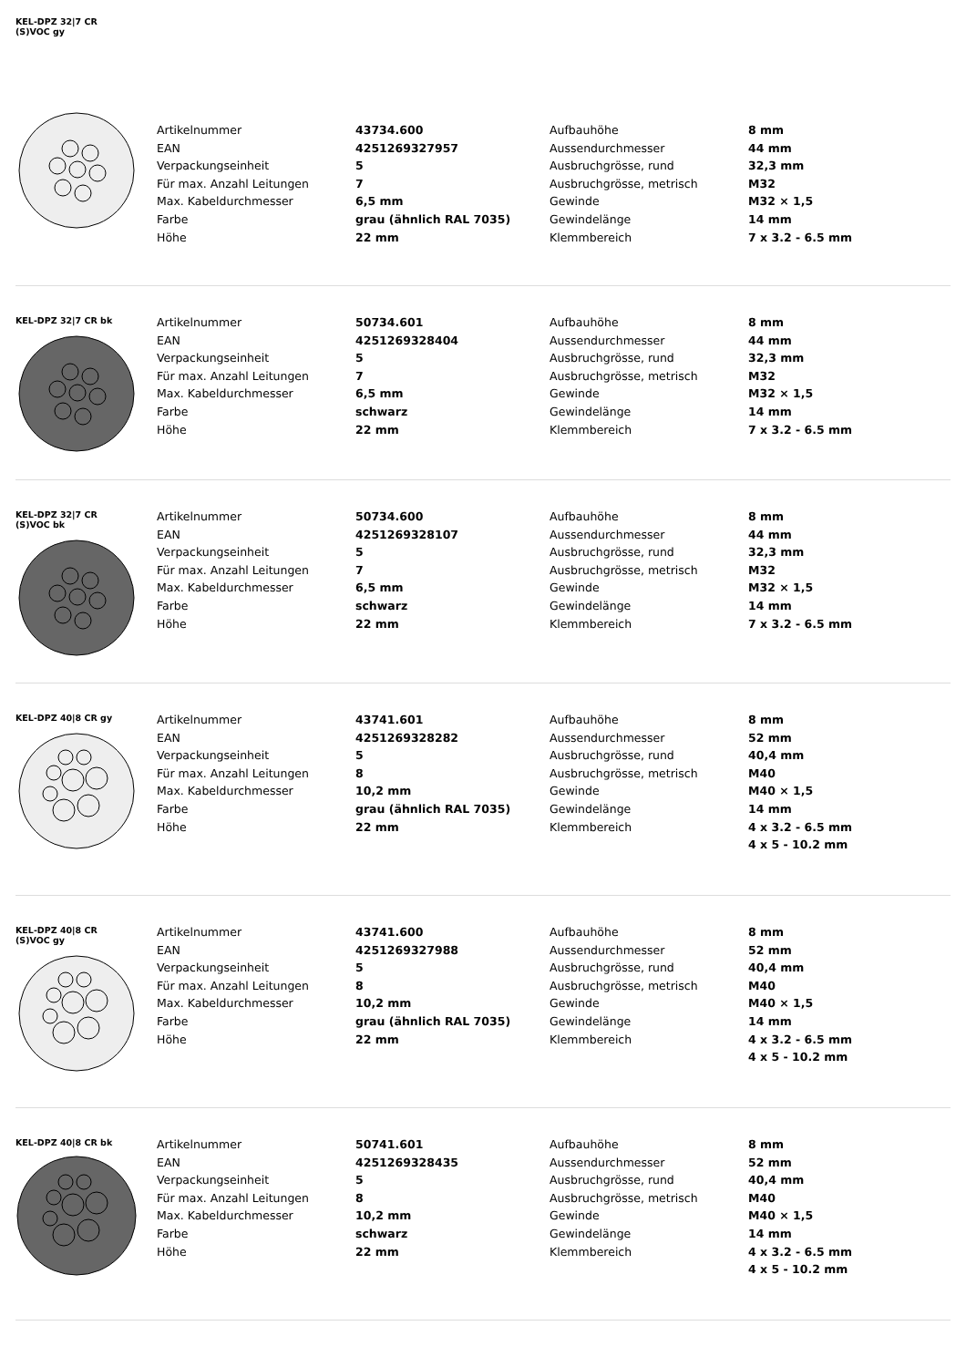KEL-DPZ 32|7 CR
(S)VOC gy
| Artikelnummer | 43734.600 | Aufbauhöhe | 8 mm |
| EAN | 4251269327957 | Aussendurchmesser | 44 mm |
| Verpackungseinheit | 5 | Ausbruchgrösse, rund | 32,3 mm |
| Für max. Anzahl Leitungen | 7 | Ausbruchgrösse, metrisch | M32 |
| Max. Kabeldurchmesser | 6,5 mm | Gewinde | M32 × 1,5 |
| Farbe | grau (ähnlich RAL 7035) | Gewindelänge | 14 mm |
| Höhe | 22 mm | Klemmbereich | 7 x 3.2 - 6.5 mm |
KEL-DPZ 32|7 CR bk
| Artikelnummer | 50734.601 | Aufbauhöhe | 8 mm |
| EAN | 4251269328404 | Aussendurchmesser | 44 mm |
| Verpackungseinheit | 5 | Ausbruchgrösse, rund | 32,3 mm |
| Für max. Anzahl Leitungen | 7 | Ausbruchgrösse, metrisch | M32 |
| Max. Kabeldurchmesser | 6,5 mm | Gewinde | M32 × 1,5 |
| Farbe | schwarz | Gewindelänge | 14 mm |
| Höhe | 22 mm | Klemmbereich | 7 x 3.2 - 6.5 mm |
KEL-DPZ 32|7 CR
(S)VOC bk
| Artikelnummer | 50734.600 | Aufbauhöhe | 8 mm |
| EAN | 4251269328107 | Aussendurchmesser | 44 mm |
| Verpackungseinheit | 5 | Ausbruchgrösse, rund | 32,3 mm |
| Für max. Anzahl Leitungen | 7 | Ausbruchgrösse, metrisch | M32 |
| Max. Kabeldurchmesser | 6,5 mm | Gewinde | M32 × 1,5 |
| Farbe | schwarz | Gewindelänge | 14 mm |
| Höhe | 22 mm | Klemmbereich | 7 x 3.2 - 6.5 mm |
KEL-DPZ 40|8 CR gy
| Artikelnummer | 43741.601 | Aufbauhöhe | 8 mm |
| EAN | 4251269328282 | Aussendurchmesser | 52 mm |
| Verpackungseinheit | 5 | Ausbruchgrösse, rund | 40,4 mm |
| Für max. Anzahl Leitungen | 8 | Ausbruchgrösse, metrisch | M40 |
| Max. Kabeldurchmesser | 10,2 mm | Gewinde | M40 × 1,5 |
| Farbe | grau (ähnlich RAL 7035) | Gewindelänge | 14 mm |
| Höhe | 22 mm | Klemmbereich | 4 x 3.2 - 6.5 mm |
| | | | 4 x 5 - 10.2 mm |
KEL-DPZ 40|8 CR
(S)VOC gy
| Artikelnummer | 43741.600 | Aufbauhöhe | 8 mm |
| EAN | 4251269327988 | Aussendurchmesser | 52 mm |
| Verpackungseinheit | 5 | Ausbruchgrösse, rund | 40,4 mm |
| Für max. Anzahl Leitungen | 8 | Ausbruchgrösse, metrisch | M40 |
| Max. Kabeldurchmesser | 10,2 mm | Gewinde | M40 × 1,5 |
| Farbe | grau (ähnlich RAL 7035) | Gewindelänge | 14 mm |
| Höhe | 22 mm | Klemmbereich | 4 x 3.2 - 6.5 mm |
| | | | 4 x 5 - 10.2 mm |
KEL-DPZ 40|8 CR bk
| Artikelnummer | 50741.601 | Aufbauhöhe | 8 mm |
| EAN | 4251269328435 | Aussendurchmesser | 52 mm |
| Verpackungseinheit | 5 | Ausbruchgrösse, rund | 40,4 mm |
| Für max. Anzahl Leitungen | 8 | Ausbruchgrösse, metrisch | M40 |
| Max. Kabeldurchmesser | 10,2 mm | Gewinde | M40 × 1,5 |
| Farbe | schwarz | Gewindelänge | 14 mm |
| Höhe | 22 mm | Klemmbereich | 4 x 3.2 - 6.5 mm |
| | | | 4 x 5 - 10.2 mm |